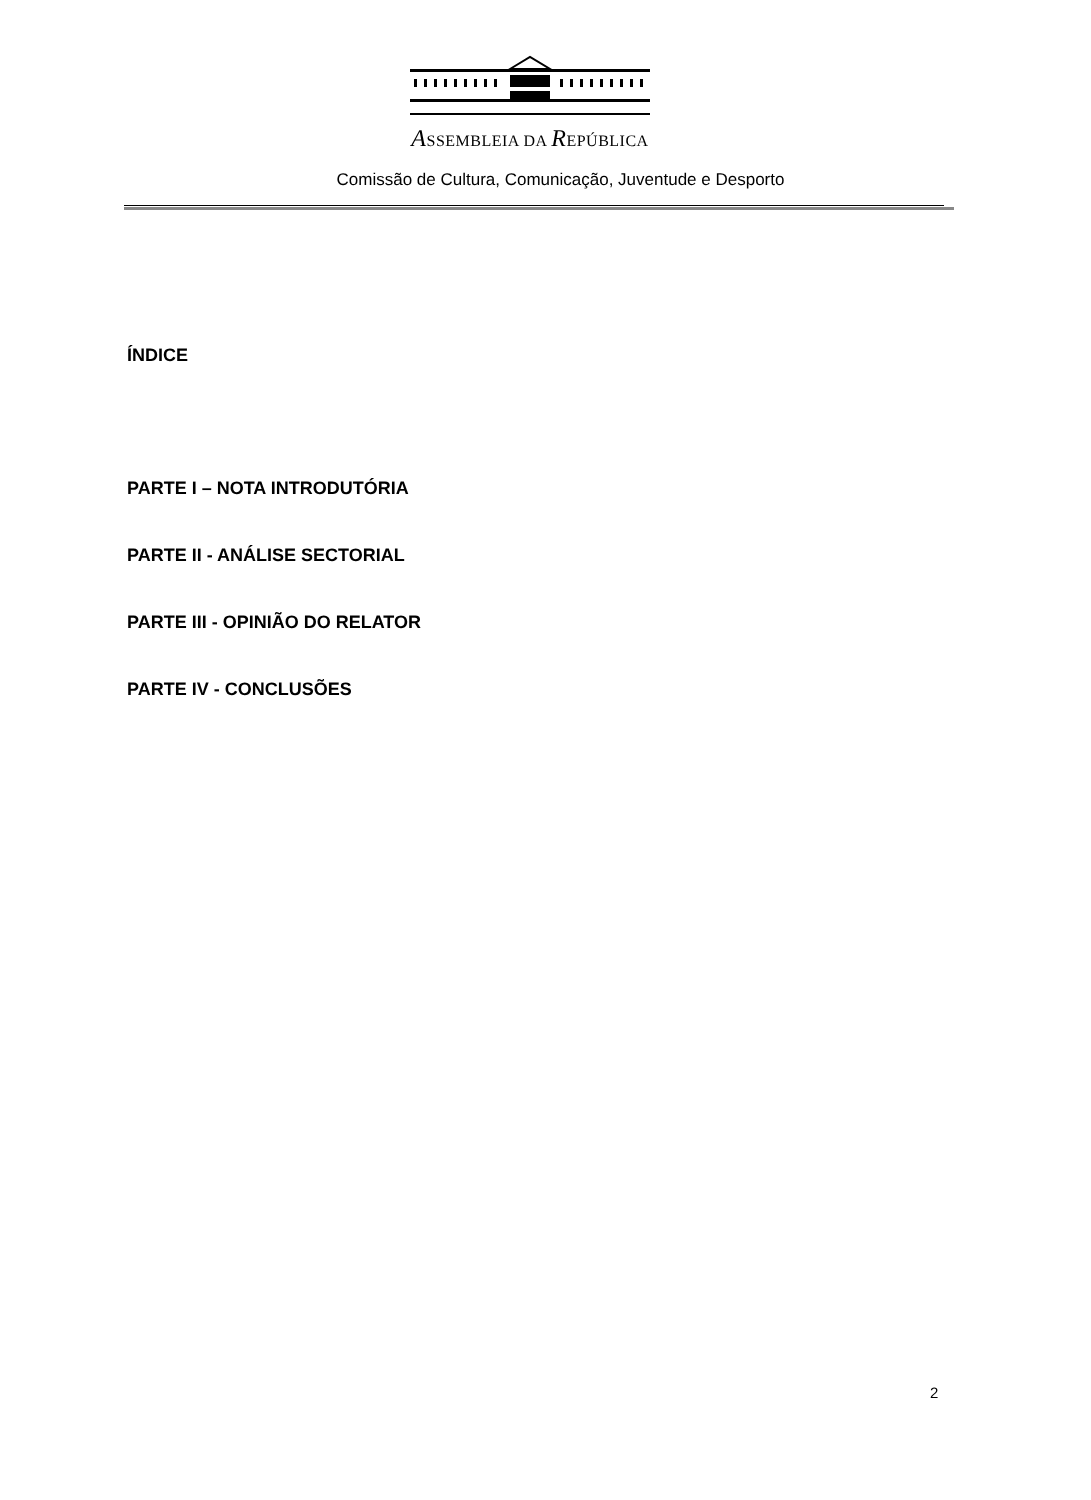ASSEMBLEIA DA REPÚBLICA
Comissão de Cultura, Comunicação, Juventude e Desporto
ÍNDICE
PARTE I – NOTA INTRODUTÓRIA
PARTE II - ANÁLISE SECTORIAL
PARTE III - OPINIÃO DO RELATOR
PARTE IV - CONCLUSÕES
2